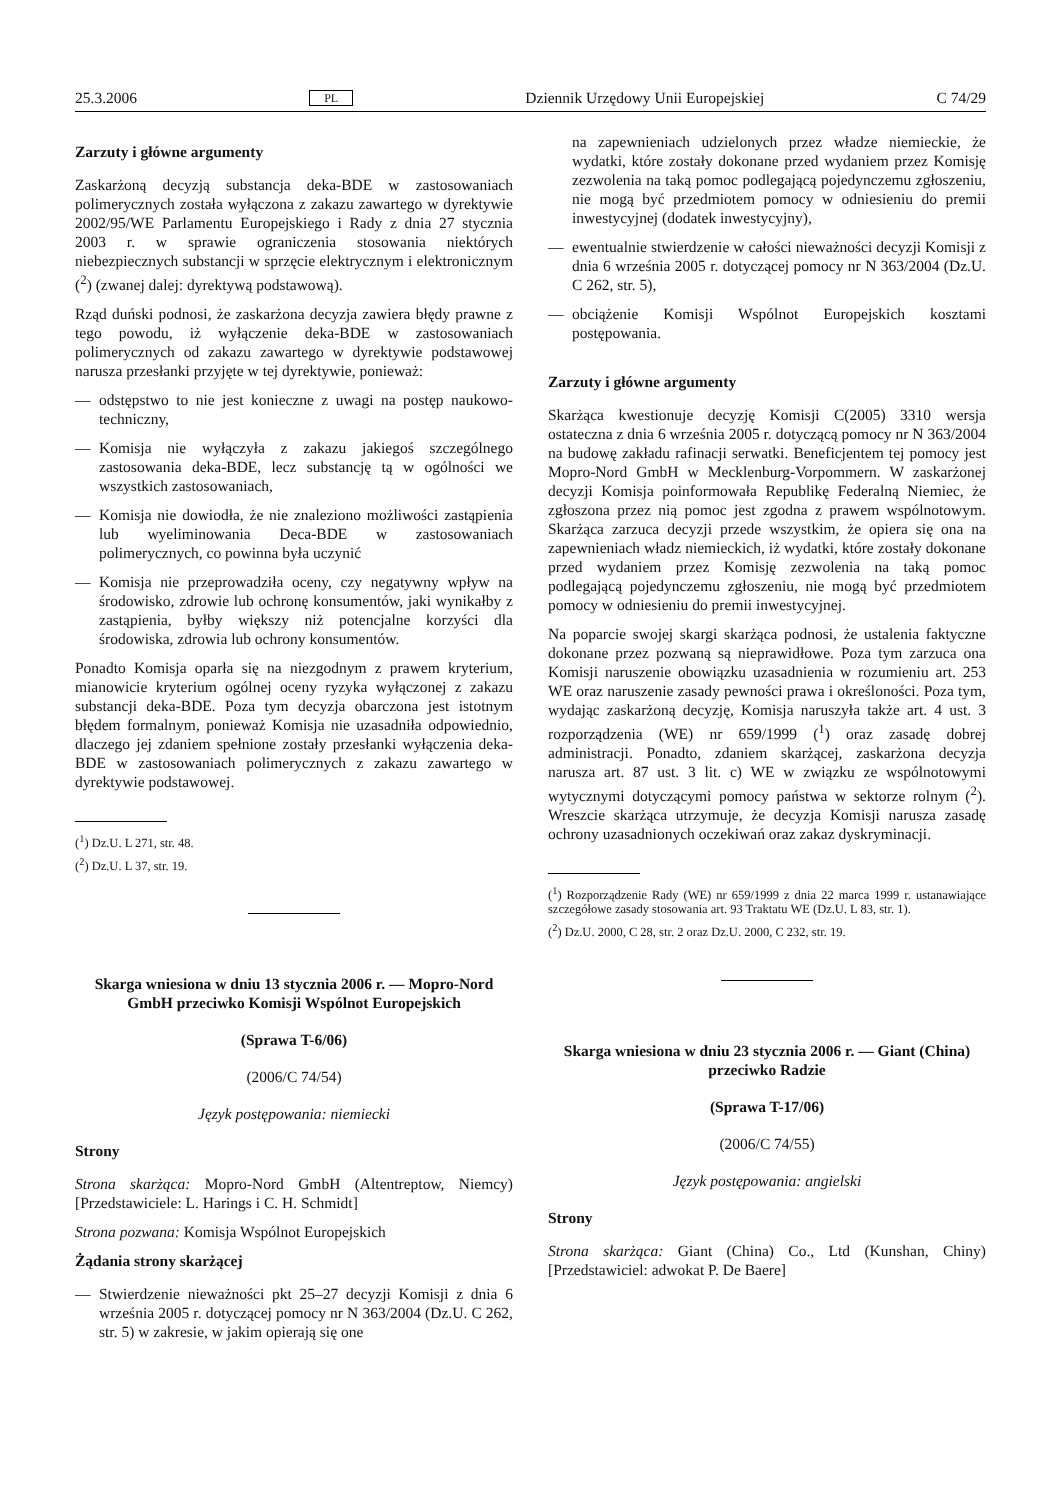25.3.2006 PL Dziennik Urzędowy Unii Europejskiej C 74/29
Zarzuty i główne argumenty
Zaskarżoną decyzją substancja deka-BDE w zastosowaniach polimerycznych została wyłączona z zakazu zawartego w dyrektywie 2002/95/WE Parlamentu Europejskiego i Rady z dnia 27 stycznia 2003 r. w sprawie ograniczenia stosowania niektórych niebezpiecznych substancji w sprzęcie elektrycznym i elektronicznym (<sup>2</sup>) (zwanej dalej: dyrektywą podstawową).
Rząd duński podnosi, że zaskarżona decyzja zawiera błędy prawne z tego powodu, iż wyłączenie deka-BDE w zastosowaniach polimerycznych od zakazu zawartego w dyrektywie podstawowej narusza przesłanki przyjęte w tej dyrektywie, ponieważ:
— odstępstwo to nie jest konieczne z uwagi na postęp naukowo-techniczny,
— Komisja nie wyłączyła z zakazu jakiegoś szczególnego zastosowania deka-BDE, lecz substancję tą w ogólności we wszystkich zastosowaniach,
— Komisja nie dowiodła, że nie znaleziono możliwości zastąpienia lub wyeliminowania Deca-BDE w zastosowaniach polimerycznych, co powinna była uczynić
— Komisja nie przeprowadziła oceny, czy negatywny wpływ na środowisko, zdrowie lub ochronę konsumentów, jaki wynikałby z zastąpienia, byłby większy niż potencjalne korzyści dla środowiska, zdrowia lub ochrony konsumentów.
Ponadto Komisja oparła się na niezgodnym z prawem kryterium, mianowicie kryterium ogólnej oceny ryzyka wyłączonej z zakazu substancji deka-BDE. Poza tym decyzja obarczona jest istotnym błędem formalnym, ponieważ Komisja nie uzasadniła odpowiednio, dlaczego jej zdaniem spełnione zostały przesłanki wyłączenia deka-BDE w zastosowaniach polimerycznych z zakazu zawartego w dyrektywie podstawowej.
(<sup>1</sup>) Dz.U. L 271, str. 48.
(<sup>2</sup>) Dz.U. L 37, str. 19.
Skarga wniesiona w dniu 13 stycznia 2006 r. — Mopro-Nord GmbH przeciwko Komisji Wspólnot Europejskich
(Sprawa T-6/06)
(2006/C 74/54)
Język postępowania: niemiecki
Strony
Strona skarżąca: Mopro-Nord GmbH (Altentreptow, Niemcy) [Przedstawiciele: L. Harings i C. H. Schmidt]
Strona pozwana: Komisja Wspólnot Europejskich
Żądania strony skarżącej
— Stwierdzenie nieważności pkt 25–27 decyzji Komisji z dnia 6 września 2005 r. dotyczącej pomocy nr N 363/2004 (Dz.U. C 262, str. 5) w zakresie, w jakim opierają się one
na zapewnieniach udzielonych przez władze niemieckie, że wydatki, które zostały dokonane przed wydaniem przez Komisję zezwolenia na taką pomoc podlegającą pojedynczemu zgłoszeniu, nie mogą być przedmiotem pomocy w odniesieniu do premii inwestycyjnej (dodatek inwestycyjny),
— ewentualnie stwierdzenie w całości nieważności decyzji Komisji z dnia 6 września 2005 r. dotyczącej pomocy nr N 363/2004 (Dz.U. C 262, str. 5),
— obciążenie Komisji Wspólnot Europejskich kosztami postępowania.
Zarzuty i główne argumenty
Skarżąca kwestionuje decyzję Komisji C(2005) 3310 wersja ostateczna z dnia 6 września 2005 r. dotyczącą pomocy nr N 363/2004 na budowę zakładu rafinacji serwatki. Beneficjentem tej pomocy jest Mopro-Nord GmbH w Mecklenburg-Vorpommern. W zaskarżonej decyzji Komisja poinformowała Republikę Federalną Niemiec, że zgłoszona przez nią pomoc jest zgodna z prawem wspólnotowym. Skarżąca zarzuca decyzji przede wszystkim, że opiera się ona na zapewnieniach władz niemieckich, iż wydatki, które zostały dokonane przed wydaniem przez Komisję zezwolenia na taką pomoc podlegającą pojedynczemu zgłoszeniu, nie mogą być przedmiotem pomocy w odniesieniu do premii inwestycyjnej.
Na poparcie swojej skargi skarżąca podnosi, że ustalenia faktyczne dokonane przez pozwaną są nieprawidłowe. Poza tym zarzuca ona Komisji naruszenie obowiązku uzasadnienia w rozumieniu art. 253 WE oraz naruszenie zasady pewności prawa i określoności. Poza tym, wydając zaskarżoną decyzję, Komisja naruszyła także art. 4 ust. 3 rozporządzenia (WE) nr 659/1999 (<sup>1</sup>) oraz zasadę dobrej administracji. Ponadto, zdaniem skarżącej, zaskarżona decyzja narusza art. 87 ust. 3 lit. c) WE w związku ze wspólnotowymi wytycznymi dotyczącymi pomocy państwa w sektorze rolnym (<sup>2</sup>). Wreszcie skarżąca utrzymuje, że decyzja Komisji narusza zasadę ochrony uzasadnionych oczekiwań oraz zakaz dyskryminacji.
(<sup>1</sup>) Rozporządzenie Rady (WE) nr 659/1999 z dnia 22 marca 1999 r. ustanawiające szczegółowe zasady stosowania art. 93 Traktatu WE (Dz.U. L 83, str. 1).
(<sup>2</sup>) Dz.U. 2000, C 28, str. 2 oraz Dz.U. 2000, C 232, str. 19.
Skarga wniesiona w dniu 23 stycznia 2006 r. — Giant (China) przeciwko Radzie
(Sprawa T-17/06)
(2006/C 74/55)
Język postępowania: angielski
Strony
Strona skarżąca: Giant (China) Co., Ltd (Kunshan, Chiny) [Przedstawiciel: adwokat P. De Baere]